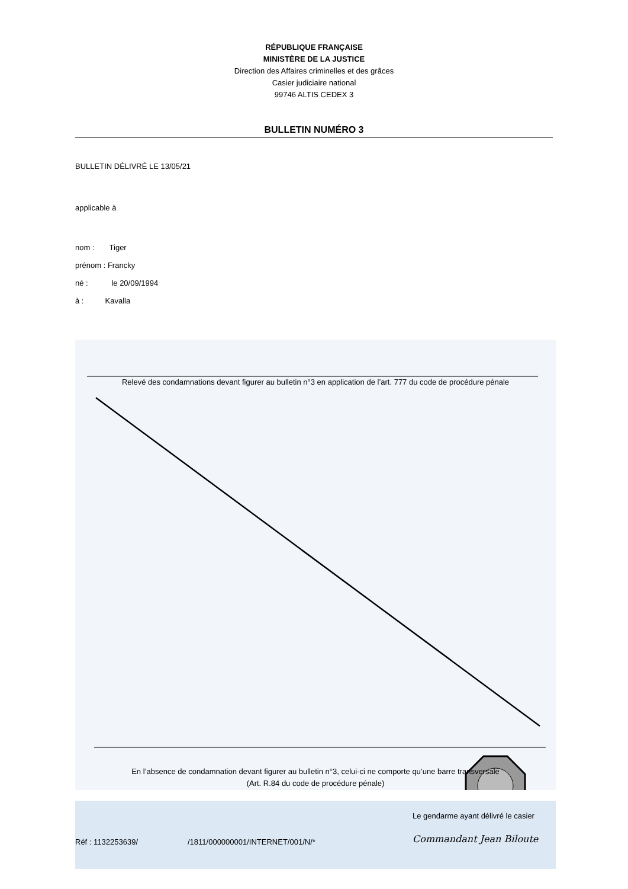RÉPUBLIQUE FRANÇAISE
MINISTÈRE DE LA JUSTICE
Direction des Affaires criminelles et des grâces
Casier judiciaire national
99746 ALTIS CEDEX 3
BULLETIN NUMÉRO 3
BULLETIN DÉLIVRÉ LE 13/05/21
applicable à
nom : Tiger
prénom : Francky
né : le 20/09/1994
à : Kavalla
Relevé des condamnations devant figurer au bulletin n°3 en application de l’art. 777 du code de procédure pénale
En l’absence de condamnation devant figurer au bulletin n°3, celui-ci ne comporte qu’une barre transversale
(Art. R.84 du code de procédure pénale)
Réf : 1132253639/ /1811/000000001/INTERNET/001/N/*
Le gendarme ayant délivré le casier
Commandant Jean Biloute